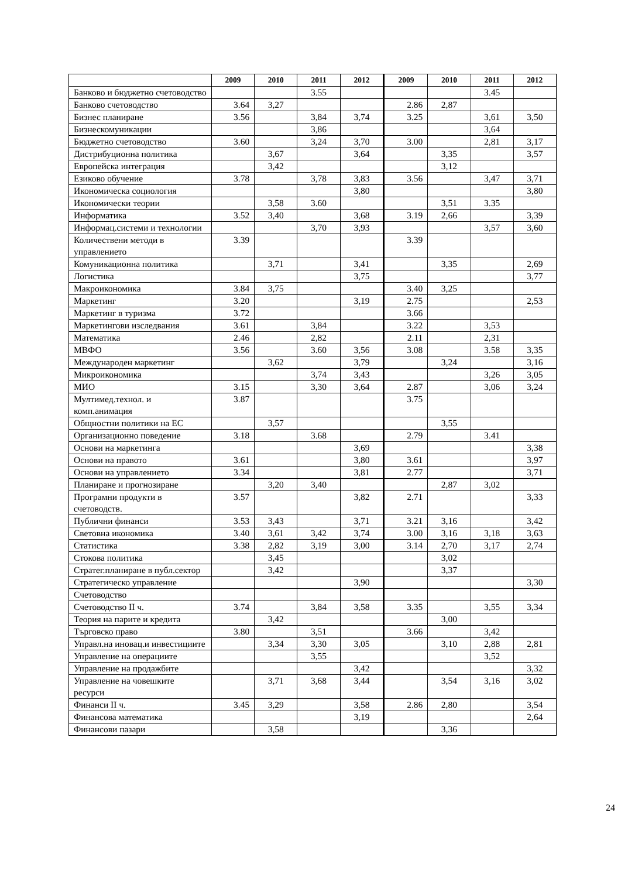| | 2009 | 2010 | 2011 | 2012 | 2009 | 2010 | 2011 | 2012 |
| --- | --- | --- | --- | --- | --- | --- | --- | --- |
| Банково и бюджетно счетоводство | | | 3.55 | | | | 3.45 | |
| Банково счетоводство | 3.64 | 3,27 | | | 2.86 | 2,87 | | |
| Бизнес планиране | 3.56 | | 3,84 | 3,74 | 3.25 | | 3,61 | 3,50 |
| Бизнескомуникации | | | 3,86 | | | | 3,64 | |
| Бюджетно счетоводство | 3.60 | | 3,24 | 3,70 | 3.00 | | 2,81 | 3,17 |
| Дистрибуционна политика | | 3,67 | | 3,64 | | 3,35 | | 3,57 |
| Европейска интеграция | | 3,42 | | | | 3,12 | | |
| Езиково обучение | 3.78 | | 3,78 | 3,83 | 3.56 | | 3,47 | 3,71 |
| Икономическа социология | | | | 3,80 | | | | 3,80 |
| Икономически теории | | 3,58 | 3.60 | | | 3,51 | 3.35 | |
| Информатика | 3.52 | 3,40 | | 3,68 | 3.19 | 2,66 | | 3,39 |
| Информац.системи и технологии | | | 3,70 | 3,93 | | | 3,57 | 3,60 |
| Количествени методи в управлението | 3.39 | | | | 3.39 | | | |
| Комуникационна политика | | 3,71 | | 3,41 | | 3,35 | | 2,69 |
| Логистика | | | | 3,75 | | | | 3,77 |
| Макроикономика | 3.84 | 3,75 | | | 3.40 | 3,25 | | |
| Маркетинг | 3.20 | | | 3,19 | 2.75 | | | 2,53 |
| Маркетинг в туризма | 3.72 | | | | 3.66 | | | |
| Маркетингови изследвания | 3.61 | | 3,84 | | 3.22 | | 3,53 | |
| Математика | 2.46 | | 2,82 | | 2.11 | | 2,31 | |
| МВФО | 3.56 | | 3.60 | 3,56 | 3.08 | | 3.58 | 3,35 |
| Международен маркетинг | | 3,62 | | 3,79 | | 3,24 | | 3,16 |
| Микроикономика | | | 3,74 | 3,43 | | | 3,26 | 3,05 |
| МИО | 3.15 | | 3,30 | 3,64 | 2.87 | | 3,06 | 3,24 |
| Мултимед.технол. и комп.анимация | 3.87 | | | | 3.75 | | | |
| Общностни политики на ЕС | | 3,57 | | | | 3,55 | | |
| Организационно поведение | 3.18 | | 3.68 | | 2.79 | | 3.41 | |
| Основи на маркетинга | | | | 3,69 | | | | 3,38 |
| Основи на правото | 3.61 | | | 3,80 | 3.61 | | | 3,97 |
| Основи на управлението | 3.34 | | | 3,81 | 2.77 | | | 3,71 |
| Планиране и прогнозиране | | 3,20 | 3,40 | | | 2,87 | 3,02 | |
| Програмни продукти в счетоводств. | 3.57 | | | 3,82 | 2.71 | | | 3,33 |
| Публични финанси | 3.53 | 3,43 | | 3,71 | 3.21 | 3,16 | | 3,42 |
| Световна икономика | 3.40 | 3,61 | 3,42 | 3,74 | 3.00 | 3,16 | 3,18 | 3,63 |
| Статистика | 3.38 | 2,82 | 3,19 | 3,00 | 3.14 | 2,70 | 3,17 | 2,74 |
| Стокова политика | | 3,45 | | | | 3,02 | | |
| Стратег.планиране в публ.сектор | | 3,42 | | | | 3,37 | | |
| Стратегическо управление | | | | 3,90 | | | | 3,30 |
| Счетоводство | | | | | | | | |
| Счетоводство II ч. | 3.74 | | 3,84 | 3,58 | 3.35 | | 3,55 | 3,34 |
| Теория на парите и кредита | | 3,42 | | | | 3,00 | | |
| Търговско право | 3.80 | | 3,51 | | 3.66 | | 3,42 | |
| Управл.на иновац.и инвестициите | | 3,34 | 3,30 | 3,05 | | 3,10 | 2,88 | 2,81 |
| Управление на операциите | | | 3,55 | | | | 3,52 | |
| Управление на продажбите | | | | 3,42 | | | | 3,32 |
| Управление на човешките ресурси | | 3,71 | 3,68 | 3,44 | | 3,54 | 3,16 | 3,02 |
| Финанси II ч. | 3.45 | 3,29 | | 3,58 | 2.86 | 2,80 | | 3,54 |
| Финансова математика | | | | 3,19 | | | | 2,64 |
| Финансови пазари | | 3,58 | | | | 3,36 | | |
24